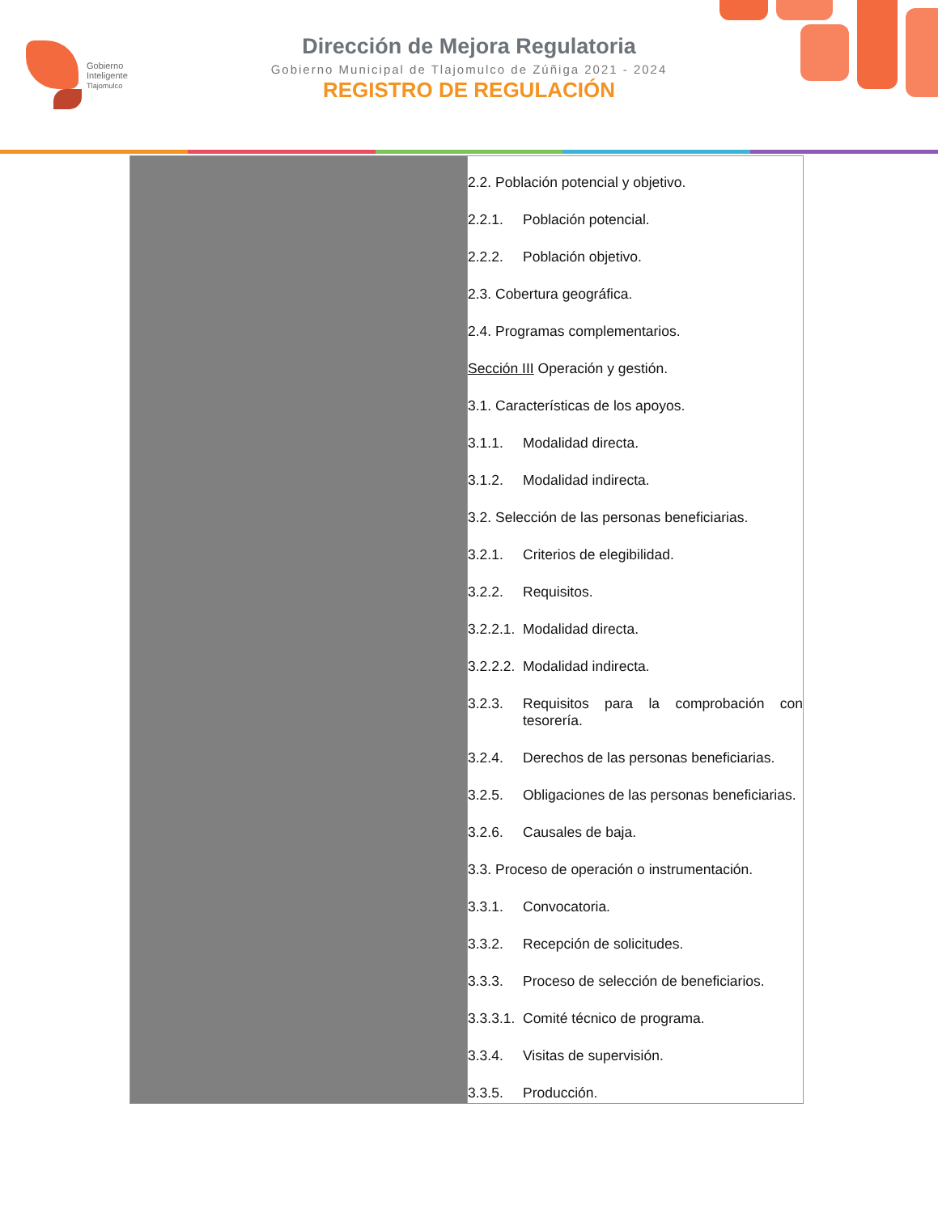Gobierno
Inteligente
Tlajomulco
Dirección de Mejora Regulatoria
Gobierno Municipal de Tlajomulco de Zúñiga 2021 - 2024
REGISTRO DE REGULACIÓN
| | 2.2. Población potencial y objetivo. 2.2.1. Población potencial. 2.2.2. Población objetivo. 2.3. Cobertura geográfica. 2.4. Programas complementarios. Sección III Operación y gestión. 3.1. Características de los apoyos. 3.1.1. Modalidad directa. 3.1.2. Modalidad indirecta. 3.2. Selección de las personas beneficiarias. 3.2.1. Criterios de elegibilidad. 3.2.2. Requisitos. 3.2.2.1. Modalidad directa. 3.2.2.2. Modalidad indirecta. 3.2.3. Requisitos para la comprobación con tesorería. 3.2.4. Derechos de las personas beneficiarias. 3.2.5. Obligaciones de las personas beneficiarias. 3.2.6. Causales de baja. 3.3. Proceso de operación o instrumentación. 3.3.1. Convocatoria. 3.3.2. Recepción de solicitudes. 3.3.3. Proceso de selección de beneficiarios. 3.3.3.1. Comité técnico de programa. 3.3.4. Visitas de supervisión. 3.3.5. Producción. |